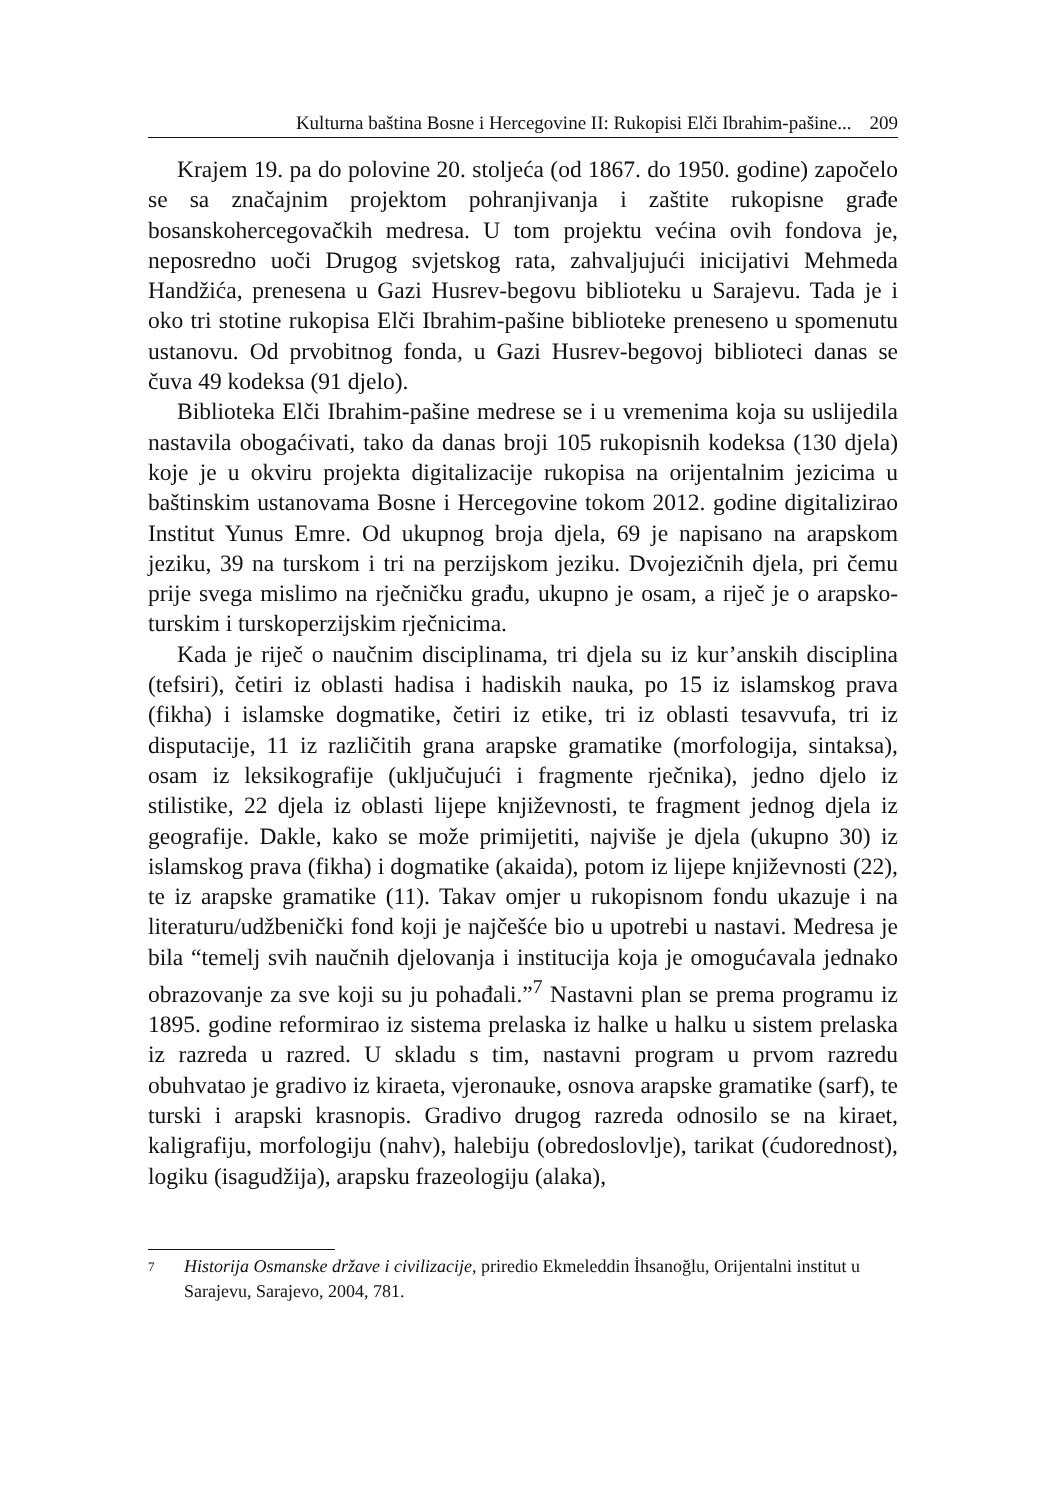Kulturna baština Bosne i Hercegovine II: Rukopisi Elči Ibrahim-pašine... 209
Krajem 19. pa do polovine 20. stoljeća (od 1867. do 1950. godine) započelo se sa značajnim projektom pohranjivanja i zaštite rukopisne građe bosanskohercegovačkih medresa. U tom projektu većina ovih fondova je, neposredno uoči Drugog svjetskog rata, zahvaljujući inicijativi Mehmeda Handžića, prenesena u Gazi Husrev-begovu biblioteku u Sarajevu. Tada je i oko tri stotine rukopisa Elči Ibrahim-pašine biblioteke preneseno u spomenutu ustanovu. Od prvobitnog fonda, u Gazi Husrev-begovoj biblioteci danas se čuva 49 kodeksa (91 djelo).
Biblioteka Elči Ibrahim-pašine medrese se i u vremenima koja su uslijedila nastavila obogaćivati, tako da danas broji 105 rukopisnih kodeksa (130 djela) koje je u okviru projekta digitalizacije rukopisa na orijentalnim jezicima u baštinskim ustanovama Bosne i Hercegovine tokom 2012. godine digitalizirao Institut Yunus Emre. Od ukupnog broja djela, 69 je napisano na arapskom jeziku, 39 na turskom i tri na perzijskom jeziku. Dvojezičnih djela, pri čemu prije svega mislimo na rječničku građu, ukupno je osam, a riječ je o arapsko-turskim i turskoperzijskim rječnicima.
Kada je riječ o naučnim disciplinama, tri djela su iz kur’anskih disciplina (tefsiri), četiri iz oblasti hadisa i hadiskih nauka, po 15 iz islamskog prava (fikha) i islamske dogmatike, četiri iz etike, tri iz oblasti tesavvufa, tri iz disputacije, 11 iz različitih grana arapske gramatike (morfologija, sintaksa), osam iz leksikografije (uključujući i fragmente rječnika), jedno djelo iz stilistike, 22 djela iz oblasti lijepe književnosti, te fragment jednog djela iz geografije. Dakle, kako se može primijetiti, najviše je djela (ukupno 30) iz islamskog prava (fikha) i dogmatike (akaida), potom iz lijepe književnosti (22), te iz arapske gramatike (11). Takav omjer u rukopisnom fondu ukazuje i na literaturu/udžbenički fond koji je najčešće bio u upotrebi u nastavi. Medresa je bila “temelj svih naučnih djelovanja i institucija koja je omogućavala jednako obrazovanje za sve koji su ju pohađali.”<sup>7</sup> Nastavni plan se prema programu iz 1895. godine reformirao iz sistema prelaska iz halke u halku u sistem prelaska iz razreda u razred. U skladu s tim, nastavni program u prvom razredu obuhvatao je gradivo iz kiraeta, vjeronauke, osnova arapske gramatike (sarf), te turski i arapski krasnopis. Gradivo drugog razreda odnosilo se na kiraet, kaligrafiju, morfologiju (nahv), halebiju (obredoslovlje), tarikat (ćudorednost), logiku (isagudžija), arapsku frazeologiju (alaka),
7 Historija Osmanske države i civilizacije, priredio Ekmeleddin İhsanoğlu, Orijentalni institut u Sarajevu, Sarajevo, 2004, 781.